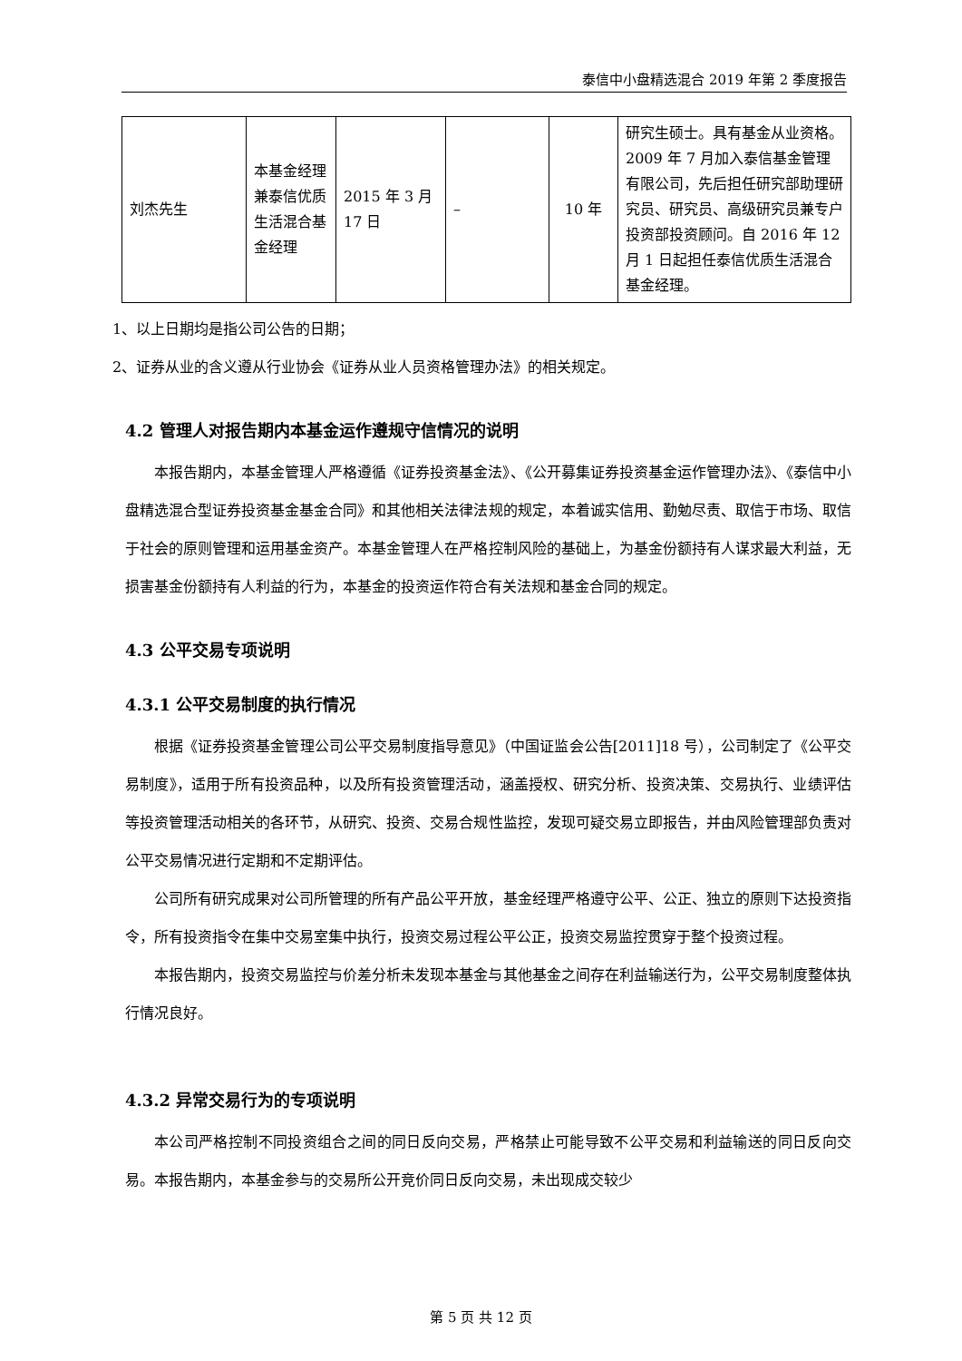泰信中小盘精选混合 2019 年第 2 季度报告
| 刘杰先生 | 本基金经理兼泰信优质生活混合基金经理 | 2015 年 3 月 17 日 | – | 10 年 | 研究生硕士。具有基金从业资格。2009 年 7 月加入泰信基金管理有限公司，先后担任研究部助理研究员、研究员、高级研究员兼专户投资部投资顾问。自 2016 年 12 月 1 日起担任泰信优质生活混合基金经理。 |
1、以上日期均是指公司公告的日期；
2、证券从业的含义遵从行业协会《证券从业人员资格管理办法》的相关规定。
4.2 管理人对报告期内本基金运作遵规守信情况的说明
本报告期内，本基金管理人严格遵循《证券投资基金法》、《公开募集证券投资基金运作管理办法》、《泰信中小盘精选混合型证券投资基金基金合同》和其他相关法律法规的规定，本着诚实信用、勤勉尽责、取信于市场、取信于社会的原则管理和运用基金资产。本基金管理人在严格控制风险的基础上，为基金份额持有人谋求最大利益，无损害基金份额持有人利益的行为，本基金的投资运作符合有关法规和基金合同的规定。
4.3 公平交易专项说明
4.3.1 公平交易制度的执行情况
根据《证券投资基金管理公司公平交易制度指导意见》（中国证监会公告[2011]18 号），公司制定了《公平交易制度》，适用于所有投资品种，以及所有投资管理活动，涵盖授权、研究分析、投资决策、交易执行、业绩评估等投资管理活动相关的各环节，从研究、投资、交易合规性监控，发现可疑交易立即报告，并由风险管理部负责对公平交易情况进行定期和不定期评估。
公司所有研究成果对公司所管理的所有产品公平开放，基金经理严格遵守公平、公正、独立的原则下达投资指令，所有投资指令在集中交易室集中执行，投资交易过程公平公正，投资交易监控贯穿于整个投资过程。
本报告期内，投资交易监控与价差分析未发现本基金与其他基金之间存在利益输送行为，公平交易制度整体执行情况良好。
4.3.2 异常交易行为的专项说明
本公司严格控制不同投资组合之间的同日反向交易，严格禁止可能导致不公平交易和利益输送的同日反向交易。本报告期内，本基金参与的交易所公开竞价同日反向交易，未出现成交较少
第 5 页 共 12 页